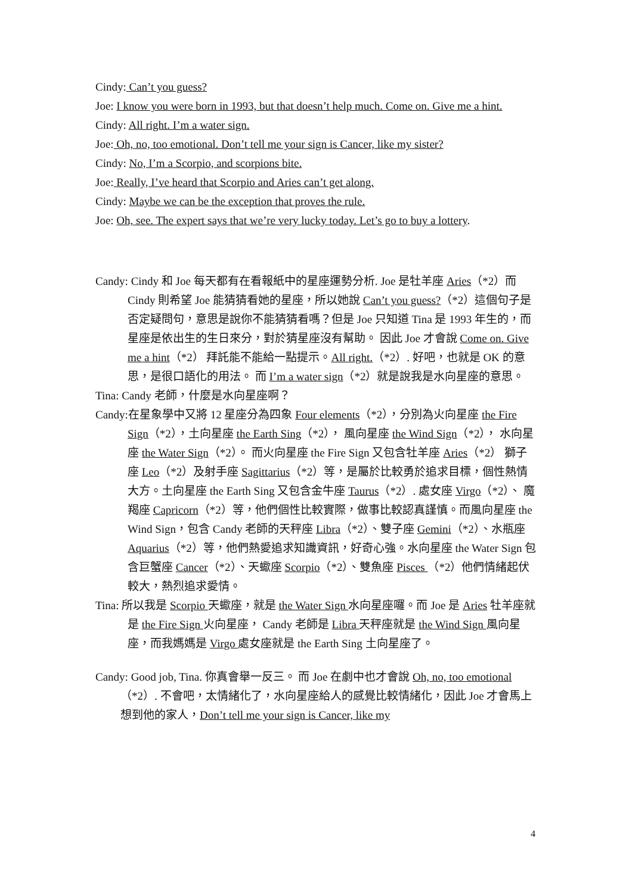Cindy: Can’t you guess?
Joe: I know you were born in 1993, but that doesn’t help much. Come on. Give me a hint.
Cindy: All right. I’m a water sign.
Joe: Oh, no, too emotional. Don’t tell me your sign is Cancer, like my sister?
Cindy: No, I’m a Scorpio, and scorpions bite.
Joe: Really, I’ve heard that Scorpio and Aries can’t get along.
Cindy: Maybe we can be the exception that proves the rule.
Joe: Oh, see. The expert says that we’re very lucky today. Let’s go to buy a lottery.
Candy: Cindy 和 Joe 每天都有在看報紙中的星座運勢分析. Joe 是牡羊座 Aries（*2）而 Cindy 則希望 Joe 能猜猜看她的星座，所以她說 Can’t you guess?（*2）這個句子是否定疑問句，意思是說你不能猜猜看嗎？但是 Joe 只知道 Tina 是 1993 年生的，而星座是依出生的生日來分，對於猜星座沒有幫助。 因此 Joe 才會說 Come on. Give me a hint（*2） 拜託能不能給一點提示。All right.（*2）. 好吧，也就是 OK 的意思，是很口語化的用法。 而 I’m a water sign（*2）就是說我是水向星座的意思。
Tina: Candy 老師，什麼是水向星座啊？
Candy:在星象學中又將 12 星座分為四象 Four elements（*2），分別為火向星座 the Fire Sign（*2），土向星座 the Earth Sing（*2）， 風向星座 the Wind Sign（*2）， 水向星座 the Water Sign（*2）。 而火向星座 the Fire Sign 又包含牡羊座 Aries（*2） 獅子座 Leo（*2）及射手座 Sagittarius（*2）等，是屬於比較勇於追求目標，個性熱情大方。土向星座 the Earth Sing 又包含金牛座 Taurus（*2）. 處女座 Virgo（*2）、 魔羯座 Capricorn（*2）等，他們個性比較實際，做事比較認真謹慎。而風向星座 the Wind Sign，包含 Candy 老師的天秤座 Libra（*2）、雙子座 Gemini（*2）、水瓶座 Aquarius（*2）等，他們熱愛追求知識資訊，好奇心強。水向星座 the Water Sign 包含巨蟹座 Cancer（*2）、天蠍座 Scorpio（*2）、雙魚座 Pisces （*2）他們情緒起伏較大，熱烈追求愛情。
Tina: 所以我是 Scorpio 天蠍座，就是 the Water Sign 水向星座囉。而 Joe 是 Aries 牡羊座就是 the Fire Sign 火向星座， Candy 老師是 Libra 天秤座就是 the Wind Sign 風向星座，而我媽媽是 Virgo 處女座就是 the Earth Sing 土向星座了。
Candy: Good job, Tina. 你真會舉一反三。 而 Joe 在劇中也才會說 Oh, no, too emotional（*2）. 不會吧，太情緒化了，水向星座給人的感覺比較情緒化，因此 Joe 才會馬上想到他的家人，Don’t tell me your sign is Cancer, like my
4